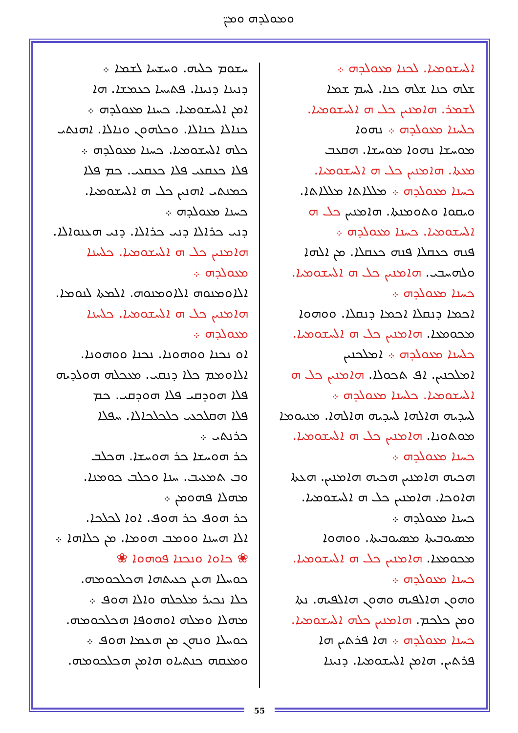ܘܡܘܠܕܗ ܘܡܢ̈
ܐܠܚܫܘܡܝܐ. ܠܟܢܐ ܡܥܘܠܕܗ ܀
ܫܠܗ ܟܢܐ ܫܠܗ ܟܢܐ. ܠܚܡ ܫܡܐ
ܠܫܡܪ. ܗܐܡܢܝܢ ܟܠ ܗ ܐܠܚܫܘܡܝܐ.
ܟܠܚܢܐ ܡܥܘܠܕܗ ܀ ܢܗܘܐ
ܡܘܚܫܐ ܢܗܘܐ ܡܘܚܫܐ. ܗܩܥܒ
ܡܥܬܐ. ܗܐܡܢܝܢ ܟܠ ܗ ܐܠܚܫܘܡܝܐ.
ܟܚܢܐ ܡܥܘܠܕܗ ܀ ܡܠܠܐܬܐ ܡܠܠܐܬܐ.
ܘܝܩܘܐ ܘܬܘܡܢܬܐ. ܗܐܡܢܝܢ ܟܠ ܗ
ܐܠܚܫܘܡܝܐ. ܟܚܢܐ ܡܥܘܠܕܗ ܀
ܦܢܗ ܟܥܩܠܐ ܦܢܗ ܟܥܩܠܐ. ܡܢ ܐܠܗܐ
ܘܠܗܚܒܝ. ܗܐܡܢܝܢ ܟܠ ܗ ܐܠܚܫܘܡܝܐ.
ܟܚܢܐ ܡܥܘܠܕܗ ܀
ܐܟܡܐ ܕܢܩܠܐ ܐܟܡܐ ܕܢܩܠܐ. ܘܘܗܘܐ
ܡܟܘܡܥܐ. ܗܐܡܢܝܢ ܟܠ ܗ ܐܠܚܫܘܡܝܐ.
ܟܠܚܢܐ ܡܥܘܠܕܗ ܀ ܐܡܠܟܢܝܢ
ܐܡܠܟܢܝܢ. ܐܦ ܬܟܘܠܐ. ܗܐܡܢܝܢ ܟܠ ܗ
ܐܠܚܫܘܡܝܐ. ܟܠܚܢܐ ܡܥܘܠܕܗ ܀
ܠܚܕܝܗ ܗܐܠܗܐ ܠܚܕܝܗ ܗܐܠܗܐ. ܡܢܝܘܡܐ
ܡܘܬܘܢܐ. ܗܐܡܢܝܢ ܟܠ ܗ ܐܠܚܫܘܡܝܐ.
ܟܚܢܐ ܡܥܘܠܕܗ ܀
ܗܟܝܗ ܗܐܡܢܝܢ ܗܟܝܗ ܗܐܡܢܝܢ. ܗܥܬܐ
ܗܐܘܟܐ. ܗܐܡܢܝܢ ܟܠ ܗ ܐܠܚܫܘܡܝܐ.
ܟܚܢܐ ܡܥܘܠܕܗ ܀
ܡܣܝܘܒܝܬܐ ܡܣܝܘܒܝܬܐ. ܘܘܗܘܐ
ܡܟܘܡܥܐ. ܗܐܡܢܝܢ ܟܠ ܗ ܐܠܚܫܘܡܝܐ.
ܟܚܢܐ ܡܥܘܠܕܗ ܀
ܘܗܘܢ ܗܐܠܦܝܗ ܘܗܘܢ ܗܐܠܦܝܗ. ܢܬܐ
ܘܡܢ ܟܠܟܡ. ܗܐܡܢܝܢ ܟܠܗ ܐܠܚܫܘܡܝܐ.
ܟܚܢܐ ܡܥܘܠܕܗ ܀ ܗܐ ܦܪܬܝܢ ܗܐ
ܦܪܬܝܢ. ܗܐܡܢ ܐܠܚܫܘܡܝܐ. ܕܢܝܢܐ
ܚܫܘܡ ܟܠܝܗ. ܘܚܫܚܐ ܠܫܡܐ ܀
ܕܢܝܢܐ ܕܢܝܢܐ. ܦܬܝܚܐ ܟܥܡܫܐ. ܗܐ
ܐܡܢ ܐܠܚܫܘܡܝܐ. ܟܚܢܐ ܡܥܘܠܕܗ ܀
ܟܢܐܠܐ ܟܢܐܠܐ. ܘܟܠܗܘܢ ܘܢܐܠܐ. ܐܗܢܬܝ
ܟܠܗ ܐܠܚܫܘܡܝܐ. ܟܚܢܐ ܡܥܘܠܕܗ ܀
ܦܠܐ ܟܥܩܥܝ ܦܠܐ ܟܥܩܥܝ. ܟܡ ܦܠܐ
ܟܡܢܬܝ ܐܗܢܝܢ ܟܠ ܗ ܐܠܚܫܘܡܝܐ.
ܟܚܢܐ ܡܥܘܠܕܗ ܀
ܕܢܝ ܟܪܐܠܐ ܕܢܝ ܟܪܐܠܐ. ܕܢܝ ܗܥܢܘܐܠܐ.
ܗܐܡܢܝܢ ܟܠ ܗ ܐܠܚܫܘܡܝܐ. ܟܠܚܢܐ
ܡܥܘܠܕܗ ܀
ܐܠܐܘܡܢܘܗ ܐܠܐܘܡܢܘܗ. ܐܠܡܬܐ ܠܢܘܡܐ.
ܗܐܡܢܝܢ ܟܠ ܗ ܐܠܚܫܘܡܝܐ. ܟܠܚܢܐ
ܡܥܘܠܕܗ ܀
ܐܘ ܢܟܢܐ ܘܘܗܘܢܐ. ܢܟܢܐ ܘܘܗܘܢܐ.
ܐܠܐܘܡܡ ܟܠܐ ܕܢܩܝ. ܡܥܟܠܗ ܗܘܠܕܝܗ
ܦܠܐ ܗܘܕܩܝ ܦܠܐ ܗܘܕܩܝ. ܟܡ
ܦܠܐ ܗܩܠܟܥܝ ܟܠܟܠܟܐܠܐ. ܚܦܠܐ
ܟܪܢܬܝ ܀
ܟܪ ܗܘܚܫܐ ܟܪ ܗܘܚܫܐ. ܗܟܠܒ
ܘܒ ܬܡܥܝܒ. ܚܢܐ ܘܟܠܒ ܟܘܡܢܐ.
ܡܗܠܐ ܦܗܘܡܢ ܀
ܟܪ ܗܘܦ ܟܪ ܗܘܦ. ܐܘܐ ܠܟܠܟܐ.
ܐܠܐ ܗܚܢܐ ܘܘܡܒ ܗܘܡܐ. ܡܢ ܟܠܐܗܐ ܀
❀ ܟܐܘܐ ܘܢܟܢܐ ܦܘܗܘܐ ❀
ܟܘܚܠܐ ܗܥܢ ܟܥܝܬܗܐ ܗܟܠܟܘܡܗ.
ܟܠܐ ܢܟܝܪ ܡܠܟܠܗ ܘܐܠܐ ܗܘܦ ܀
ܡܗܠܐ ܘܡܠܗ ܐܘܗܘܦܐ ܗܟܠܟܘܡܗ.
ܟܘܚܠܐ ܘܢܗܢ ܡܢ ܗܥܡܐ ܗܘܦ ܀
ܘܡܥܩܗ ܟܢܬܝܐܘ ܗܐܡܢ ܗܟܠܟܘܡܗ.
55